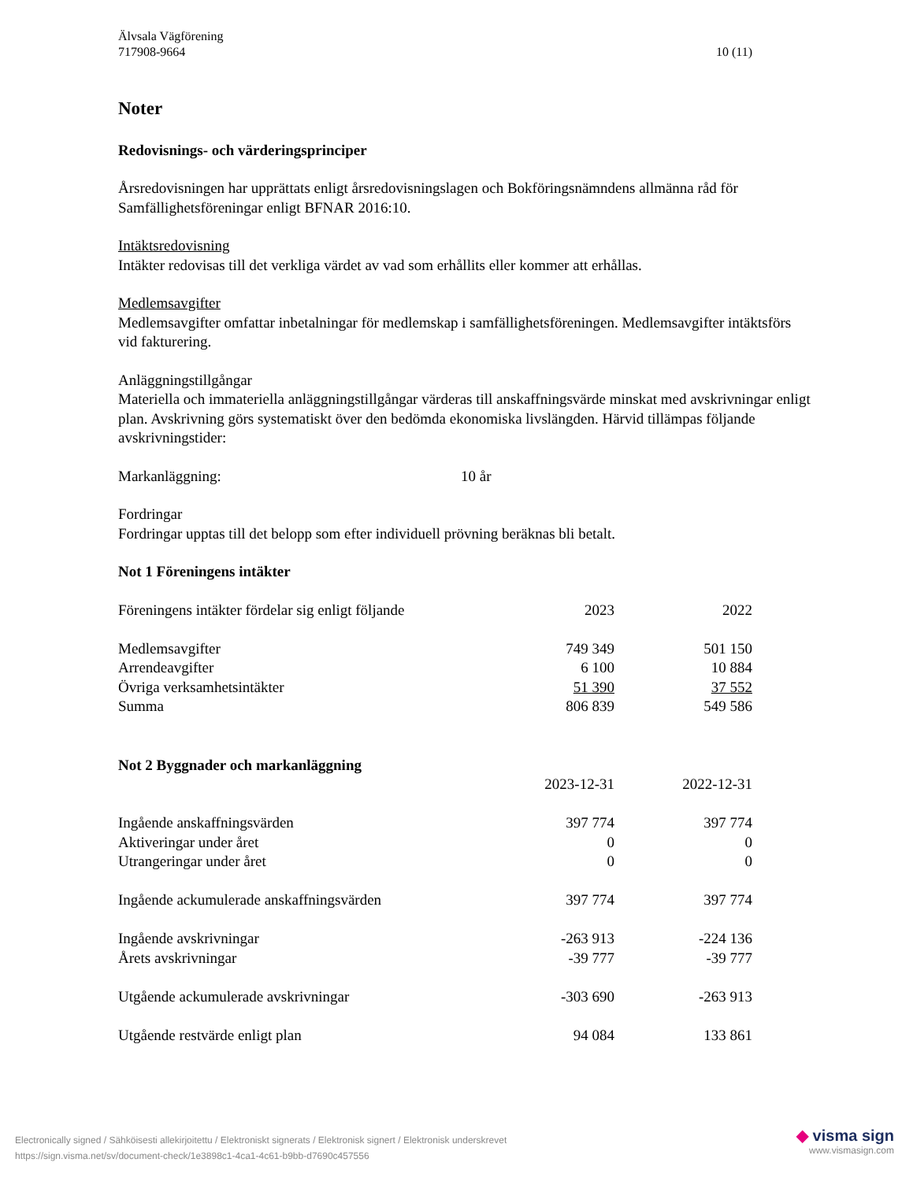Älvsala Vägförening
717908-9664
10 (11)
Noter
Redovisnings- och värderingsprinciper
Årsredovisningen har upprättats enligt årsredovisningslagen och Bokföringsnämndens allmänna råd för Samfällighetsföreningar enligt BFNAR 2016:10.
Intäktsredovisning
Intäkter redovisas till det verkliga värdet av vad som erhållits eller kommer att erhållas.
Medlemsavgifter
Medlemsavgifter omfattar inbetalningar för medlemskap i samfällighetsföreningen. Medlemsavgifter intäktsförs vid fakturering.
Anläggningstillgångar
Materiella och immateriella anläggningstillgångar värderas till anskaffningsvärde minskat med avskrivningar enligt plan. Avskrivning görs systematiskt över den bedömda ekonomiska livslängden. Härvid tillämpas följande avskrivningstider:
Markanläggning: 10 år
Fordringar
Fordringar upptas till det belopp som efter individuell prövning beräknas bli betalt.
Not 1 Föreningens intäkter
| Föreningens intäkter fördelar sig enligt följande | 2023 | 2022 |
| Medlemsavgifter | 749 349 | 501 150 |
| Arrendeavgifter | 6 100 | 10 884 |
| Övriga verksamhetsintäkter | 51 390 | 37 552 |
| Summa | 806 839 | 549 586 |
Not 2 Byggnader och markanläggning
| | 2023-12-31 | 2022-12-31 |
| Ingående anskaffningsvärden | 397 774 | 397 774 |
| Aktiveringar under året | 0 | 0 |
| Utrangeringar under året | 0 | 0 |
| Ingående ackumulerade anskaffningsvärden | 397 774 | 397 774 |
| Ingående avskrivningar | -263 913 | -224 136 |
| Årets avskrivningar | -39 777 | -39 777 |
| Utgående ackumulerade avskrivningar | -303 690 | -263 913 |
| Utgående restvärde enligt plan | 94 084 | 133 861 |
Electronically signed / Sähköisesti allekirjoitettu / Elektroniskt signerats / Elektronisk signert / Elektronisk underskrevet
https://sign.visma.net/sv/document-check/1e3898c1-4ca1-4c61-b9bb-d7690c457556
◆ visma sign
www.vismasign.com